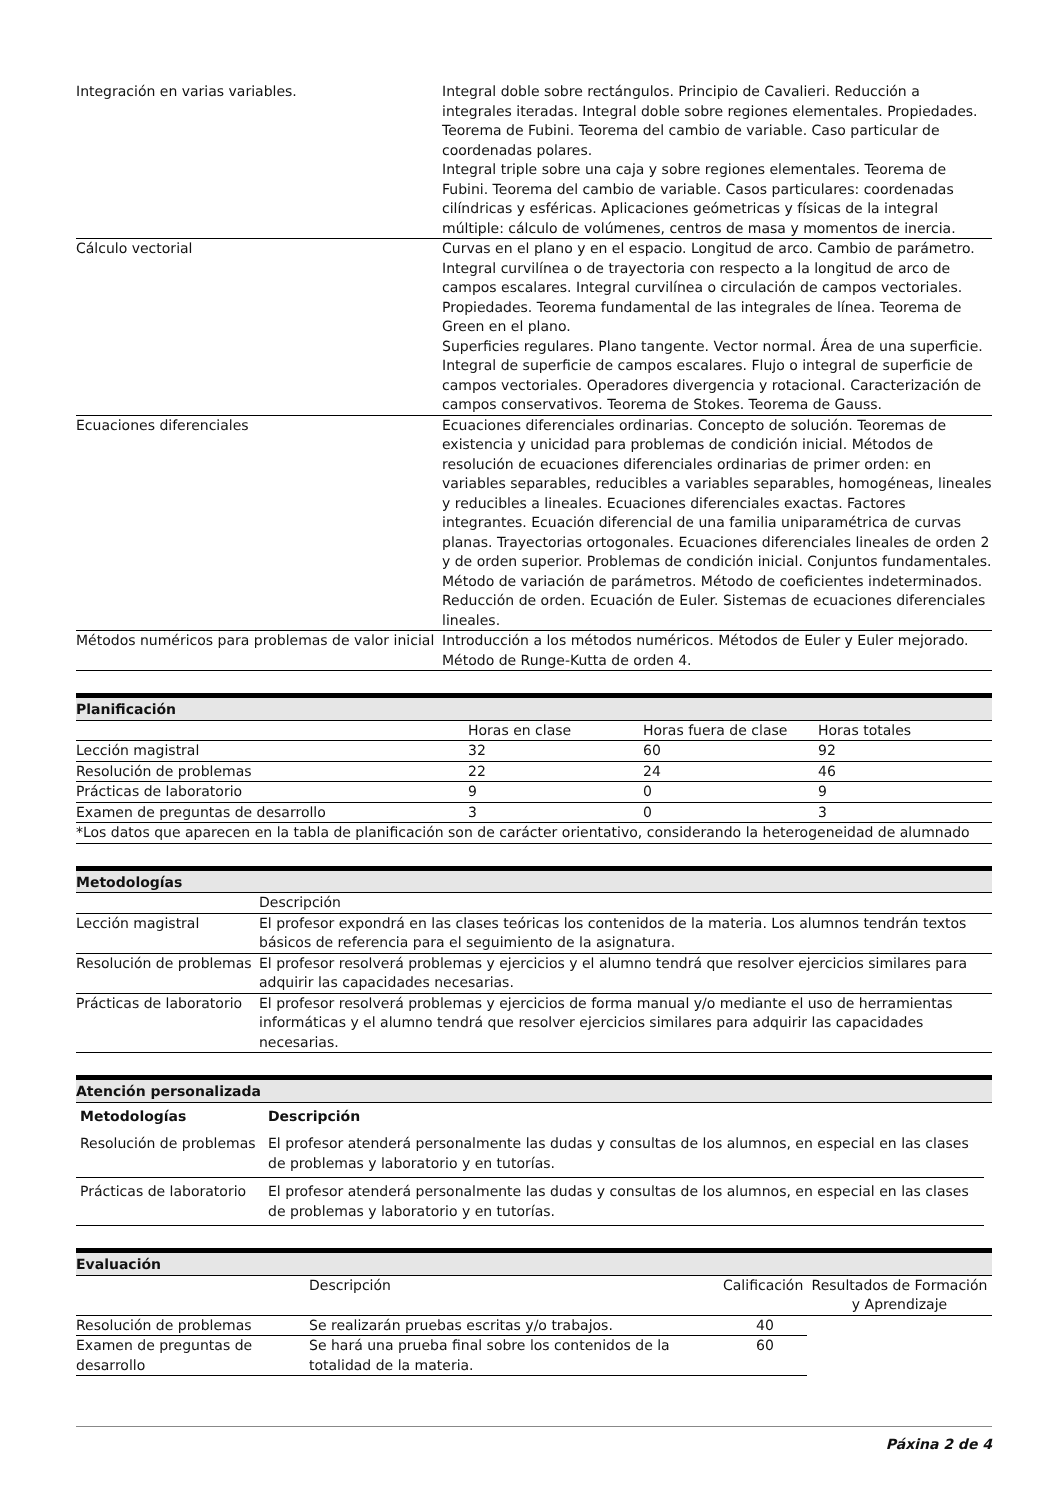| Integración en varias variables. | Integral doble sobre rectángulos. Principio de Cavalieri. Reducción a integrales iteradas. Integral doble sobre regiones elementales. Propiedades. Teorema de Fubini. Teorema del cambio de variable. Caso particular de coordenadas polares. Integral triple sobre una caja y sobre regiones elementales. Teorema de Fubini. Teorema del cambio de variable. Casos particulares: coordenadas cilíndricas y esféricas. Aplicaciones geómetricas y físicas de la integral múltiple: cálculo de volúmenes, centros de masa y momentos de inercia. |
| Cálculo vectorial | Curvas en el plano y en el espacio. Longitud de arco. Cambio de parámetro. Integral curvilínea o de trayectoria con respecto a la longitud de arco de campos escalares. Integral curvilínea o circulación de campos vectoriales. Propiedades. Teorema fundamental de las integrales de línea. Teorema de Green en el plano. Superficies regulares. Plano tangente. Vector normal. Área de una superficie. Integral de superficie de campos escalares. Flujo o integral de superficie de campos vectoriales. Operadores divergencia y rotacional. Caracterización de campos conservativos. Teorema de Stokes. Teorema de Gauss. |
| Ecuaciones diferenciales | Ecuaciones diferenciales ordinarias. Concepto de solución. Teoremas de existencia y unicidad para problemas de condición inicial. Métodos de resolución de ecuaciones diferenciales ordinarias de primer orden: en variables separables, reducibles a variables separables, homogéneas, lineales y reducibles a lineales. Ecuaciones diferenciales exactas. Factores integrantes. Ecuación diferencial de una familia uniparamétrica de curvas planas. Trayectorias ortogonales. Ecuaciones diferenciales lineales de orden 2 y de orden superior. Problemas de condición inicial. Conjuntos fundamentales. Método de variación de parámetros. Método de coeficientes indeterminados. Reducción de orden. Ecuación de Euler. Sistemas de ecuaciones diferenciales lineales. |
| Métodos numéricos para problemas de valor inicial | Introducción a los métodos numéricos. Métodos de Euler y Euler mejorado. Método de Runge-Kutta de orden 4. |
Planificación
| | Horas en clase | Horas fuera de clase | Horas totales |
| Lección magistral | 32 | 60 | 92 |
| Resolución de problemas | 22 | 24 | 46 |
| Prácticas de laboratorio | 9 | 0 | 9 |
| Examen de preguntas de desarrollo | 3 | 0 | 3 |
| *Los datos que aparecen en la tabla de planificación son de carácter orientativo, considerando la heterogeneidad de alumnado | | | |
Metodologías
| | Descripción |
| Lección magistral | El profesor expondrá en las clases teóricas los contenidos de la materia. Los alumnos tendrán textos básicos de referencia para el seguimiento de la asignatura. |
| Resolución de problemas | El profesor resolverá problemas y ejercicios y el alumno tendrá que resolver ejercicios similares para adquirir las capacidades necesarias. |
| Prácticas de laboratorio | El profesor resolverá problemas y ejercicios de forma manual y/o mediante el uso de herramientas informáticas y el alumno tendrá que resolver ejercicios similares para adquirir las capacidades necesarias. |
Atención personalizada
| Metodologías | Descripción |
| --- | --- |
| Resolución de problemas | El profesor atenderá personalmente las dudas y consultas de los alumnos, en especial en las clases de problemas y laboratorio y en tutorías. |
| Prácticas de laboratorio | El profesor atenderá personalmente las dudas y consultas de los alumnos, en especial en las clases de problemas y laboratorio y en tutorías. |
Evaluación
| | Descripción | Calificación | Resultados de Formación y Aprendizaje |
| Resolución de problemas | Se realizarán pruebas escritas y/o trabajos. | 40 | |
| Examen de preguntas de desarrollo | Se hará una prueba final sobre los contenidos de la totalidad de la materia. | 60 | |
Páxina 2 de 4